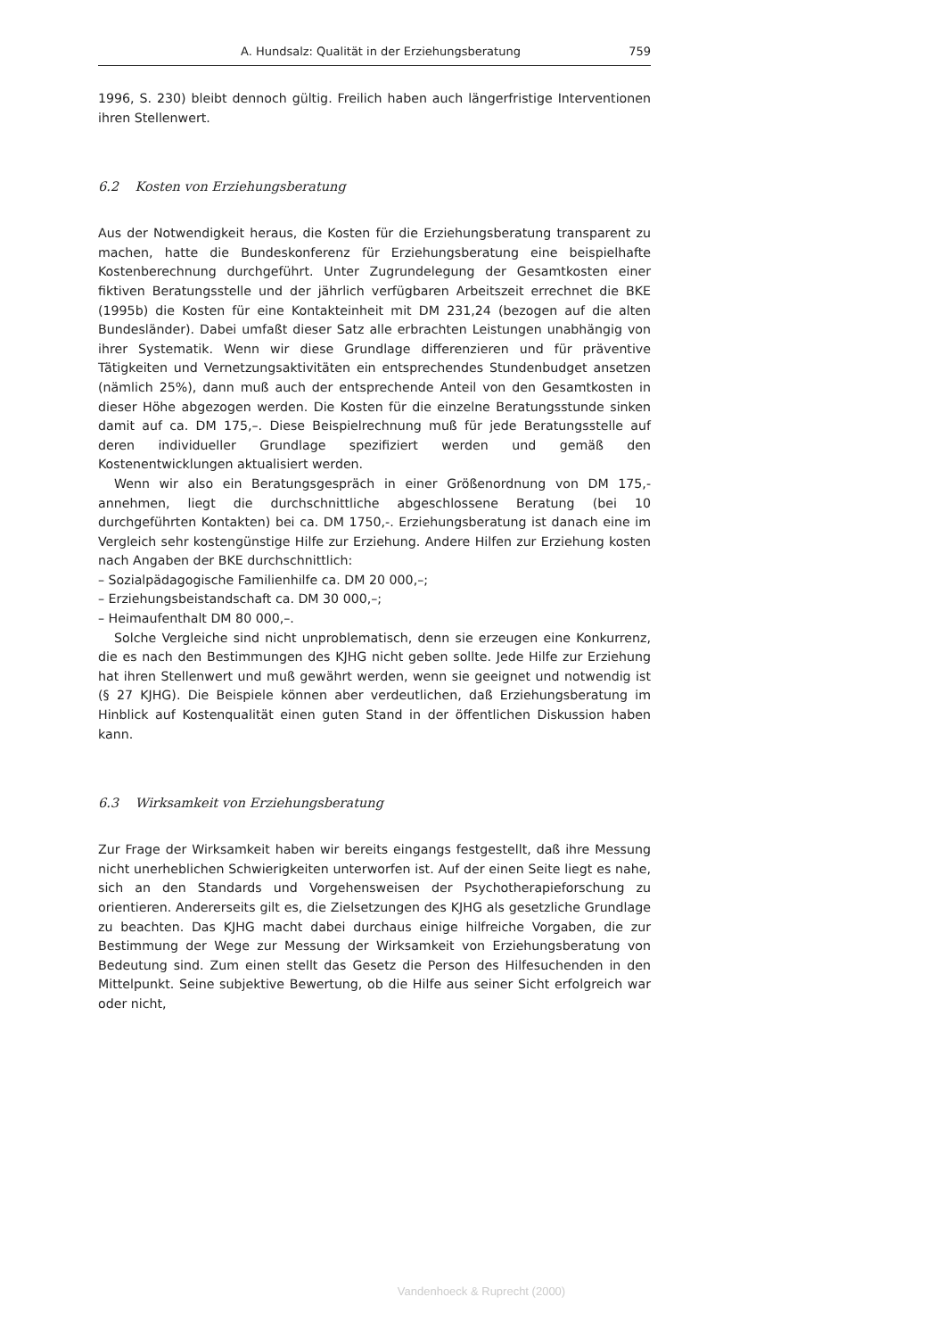A. Hundsalz: Qualität in der Erziehungsberatung 759
1996, S. 230) bleibt dennoch gültig. Freilich haben auch längerfristige Interventionen ihren Stellenwert.
6.2 Kosten von Erziehungsberatung
Aus der Notwendigkeit heraus, die Kosten für die Erziehungsberatung transparent zu machen, hatte die Bundeskonferenz für Erziehungsberatung eine beispielhafte Kostenberechnung durchgeführt. Unter Zugrundelegung der Gesamtkosten einer fiktiven Beratungsstelle und der jährlich verfügbaren Arbeitszeit errechnet die BKE (1995b) die Kosten für eine Kontakteinheit mit DM 231,24 (bezogen auf die alten Bundesländer). Dabei umfaßt dieser Satz alle erbrachten Leistungen unabhängig von ihrer Systematik. Wenn wir diese Grundlage differenzieren und für präventive Tätigkeiten und Vernetzungsaktivitäten ein entsprechendes Stundenbudget ansetzen (nämlich 25%), dann muß auch der entsprechende Anteil von den Gesamtkosten in dieser Höhe abgezogen werden. Die Kosten für die einzelne Beratungsstunde sinken damit auf ca. DM 175,–. Diese Beispielrechnung muß für jede Beratungsstelle auf deren individueller Grundlage spezifiziert werden und gemäß den Kostenentwicklungen aktualisiert werden.
Wenn wir also ein Beratungsgespräch in einer Größenordnung von DM 175,- annehmen, liegt die durchschnittliche abgeschlossene Beratung (bei 10 durchgeführten Kontakten) bei ca. DM 1750,-. Erziehungsberatung ist danach eine im Vergleich sehr kostengünstige Hilfe zur Erziehung. Andere Hilfen zur Erziehung kosten nach Angaben der BKE durchschnittlich:
– Sozialpädagogische Familienhilfe ca. DM 20 000,–;
– Erziehungsbeistandschaft ca. DM 30 000,–;
– Heimaufenthalt DM 80 000,–.
Solche Vergleiche sind nicht unproblematisch, denn sie erzeugen eine Konkurrenz, die es nach den Bestimmungen des KJHG nicht geben sollte. Jede Hilfe zur Erziehung hat ihren Stellenwert und muß gewährt werden, wenn sie geeignet und notwendig ist (§ 27 KJHG). Die Beispiele können aber verdeutlichen, daß Erziehungsberatung im Hinblick auf Kostenqualität einen guten Stand in der öffentlichen Diskussion haben kann.
6.3 Wirksamkeit von Erziehungsberatung
Zur Frage der Wirksamkeit haben wir bereits eingangs festgestellt, daß ihre Messung nicht unerheblichen Schwierigkeiten unterworfen ist. Auf der einen Seite liegt es nahe, sich an den Standards und Vorgehensweisen der Psychotherapieforschung zu orientieren. Andererseits gilt es, die Zielsetzungen des KJHG als gesetzliche Grundlage zu beachten. Das KJHG macht dabei durchaus einige hilfreiche Vorgaben, die zur Bestimmung der Wege zur Messung der Wirksamkeit von Erziehungsberatung von Bedeutung sind. Zum einen stellt das Gesetz die Person des Hilfesuchenden in den Mittelpunkt. Seine subjektive Bewertung, ob die Hilfe aus seiner Sicht erfolgreich war oder nicht,
Vandenhoeck & Ruprecht (2000)